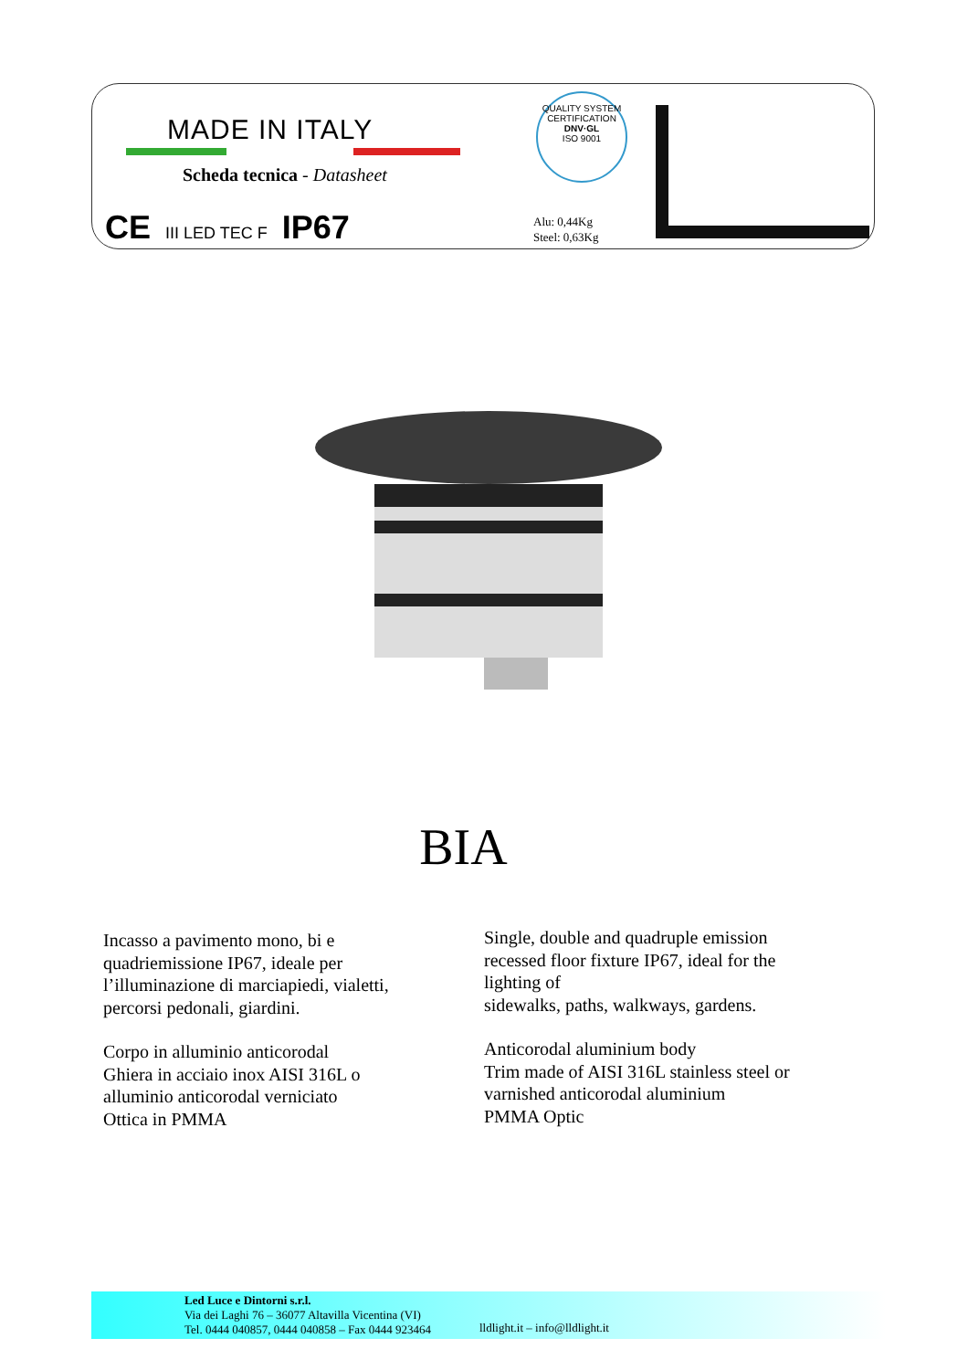MADE IN ITALY
Scheda tecnica - Datasheet
CE III LED TEC F IP67
Alu: 0,44Kg
Steel: 0,63Kg
QUALITY SYSTEM CERTIFICATION
DNV·GL
ISO 9001
BIA
Incasso a pavimento mono, bi e quadriemissione IP67, ideale per l’illuminazione di marciapiedi, vialetti, percorsi pedonali, giardini.
Corpo in alluminio anticorodal
Ghiera in acciaio inox AISI 316L o alluminio anticorodal verniciato
Ottica in PMMA
Single, double and quadruple emission recessed floor fixture IP67, ideal for the lighting of
sidewalks, paths, walkways, gardens.
Anticorodal aluminium body
Trim made of AISI 316L stainless steel or varnished anticorodal aluminium
PMMA Optic
Led Luce e Dintorni s.r.l.
Via dei Laghi 76 – 36077 Altavilla Vicentina (VI)
Tel. 0444 040857, 0444 040858 – Fax 0444 923464
lldlight.it – info@lldlight.it